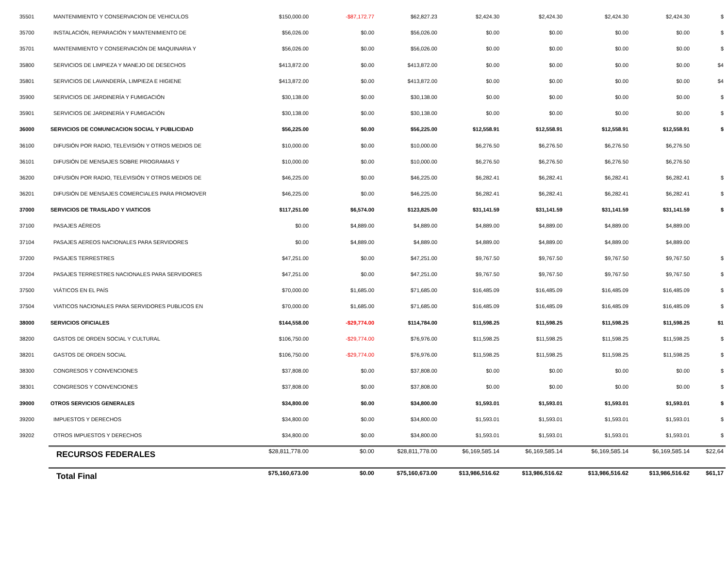| 35501 | MANTENIMIENTO Y CONSERVACION DE VEHICULOS | $150,000.00 | -$87,172.77 | $62,827.23 | $2,424.30 | $2,424.30 | $2,424.30 | $2,424.30 | $ |
| 35700 | INSTALACIÓN, REPARACIÓN Y MANTENIMIENTO DE | $56,026.00 | $0.00 | $56,026.00 | $0.00 | $0.00 | $0.00 | $0.00 | $ |
| 35701 | MANTENIMIENTO Y CONSERVACIÓN DE MAQUINARIA Y | $56,026.00 | $0.00 | $56,026.00 | $0.00 | $0.00 | $0.00 | $0.00 | $ |
| 35800 | SERVICIOS DE LIMPIEZA Y MANEJO DE DESECHOS | $413,872.00 | $0.00 | $413,872.00 | $0.00 | $0.00 | $0.00 | $0.00 | $4 |
| 35801 | SERVICIOS DE LAVANDERÍA, LIMPIEZA E HIGIENE | $413,872.00 | $0.00 | $413,872.00 | $0.00 | $0.00 | $0.00 | $0.00 | $4 |
| 35900 | SERVICIOS DE JARDINERÍA Y FUMIGACIÓN | $30,138.00 | $0.00 | $30,138.00 | $0.00 | $0.00 | $0.00 | $0.00 | $ |
| 35901 | SERVICIOS DE JARDINERÍA Y FUMIGACIÓN | $30,138.00 | $0.00 | $30,138.00 | $0.00 | $0.00 | $0.00 | $0.00 | $ |
| 36000 | SERVICIOS DE COMUNICACION SOCIAL Y PUBLICIDAD | $56,225.00 | $0.00 | $56,225.00 | $12,558.91 | $12,558.91 | $12,558.91 | $12,558.91 | $ |
| 36100 | DIFUSIÓN POR RADIO, TELEVISIÓN Y OTROS MEDIOS DE | $10,000.00 | $0.00 | $10,000.00 | $6,276.50 | $6,276.50 | $6,276.50 | $6,276.50 | |
| 36101 | DIFUSIÓN DE MENSAJES SOBRE PROGRAMAS Y | $10,000.00 | $0.00 | $10,000.00 | $6,276.50 | $6,276.50 | $6,276.50 | $6,276.50 | |
| 36200 | DIFUSIÓN POR RADIO, TELEVISIÓN Y OTROS MEDIOS DE | $46,225.00 | $0.00 | $46,225.00 | $6,282.41 | $6,282.41 | $6,282.41 | $6,282.41 | $ |
| 36201 | DIFUSIÓN DE MENSAJES COMERCIALES PARA PROMOVER | $46,225.00 | $0.00 | $46,225.00 | $6,282.41 | $6,282.41 | $6,282.41 | $6,282.41 | $ |
| 37000 | SERVICIOS DE TRASLADO Y VIATICOS | $117,251.00 | $6,574.00 | $123,825.00 | $31,141.59 | $31,141.59 | $31,141.59 | $31,141.59 | $ |
| 37100 | PASAJES AÉREOS | $0.00 | $4,889.00 | $4,889.00 | $4,889.00 | $4,889.00 | $4,889.00 | $4,889.00 | |
| 37104 | PASAJES AEREOS NACIONALES PARA SERVIDORES | $0.00 | $4,889.00 | $4,889.00 | $4,889.00 | $4,889.00 | $4,889.00 | $4,889.00 | |
| 37200 | PASAJES TERRESTRES | $47,251.00 | $0.00 | $47,251.00 | $9,767.50 | $9,767.50 | $9,767.50 | $9,767.50 | $ |
| 37204 | PASAJES TERRESTRES NACIONALES PARA SERVIDORES | $47,251.00 | $0.00 | $47,251.00 | $9,767.50 | $9,767.50 | $9,767.50 | $9,767.50 | $ |
| 37500 | VIÁTICOS EN EL PAÍS | $70,000.00 | $1,685.00 | $71,685.00 | $16,485.09 | $16,485.09 | $16,485.09 | $16,485.09 | $ |
| 37504 | VIATICOS NACIONALES PARA SERVIDORES PUBLICOS EN | $70,000.00 | $1,685.00 | $71,685.00 | $16,485.09 | $16,485.09 | $16,485.09 | $16,485.09 | $ |
| 38000 | SERVICIOS OFICIALES | $144,558.00 | -$29,774.00 | $114,784.00 | $11,598.25 | $11,598.25 | $11,598.25 | $11,598.25 | $1 |
| 38200 | GASTOS DE ORDEN SOCIAL Y CULTURAL | $106,750.00 | -$29,774.00 | $76,976.00 | $11,598.25 | $11,598.25 | $11,598.25 | $11,598.25 | $ |
| 38201 | GASTOS DE ORDEN SOCIAL | $106,750.00 | -$29,774.00 | $76,976.00 | $11,598.25 | $11,598.25 | $11,598.25 | $11,598.25 | $ |
| 38300 | CONGRESOS Y CONVENCIONES | $37,808.00 | $0.00 | $37,808.00 | $0.00 | $0.00 | $0.00 | $0.00 | $ |
| 38301 | CONGRESOS Y CONVENCIONES | $37,808.00 | $0.00 | $37,808.00 | $0.00 | $0.00 | $0.00 | $0.00 | $ |
| 39000 | OTROS SERVICIOS GENERALES | $34,800.00 | $0.00 | $34,800.00 | $1,593.01 | $1,593.01 | $1,593.01 | $1,593.01 | $ |
| 39200 | IMPUESTOS Y DERECHOS | $34,800.00 | $0.00 | $34,800.00 | $1,593.01 | $1,593.01 | $1,593.01 | $1,593.01 | $ |
| 39202 | OTROS IMPUESTOS Y DERECHOS | $34,800.00 | $0.00 | $34,800.00 | $1,593.01 | $1,593.01 | $1,593.01 | $1,593.01 | $ |
| | RECURSOS FEDERALES | $28,811,778.00 | $0.00 | $28,811,778.00 | $6,169,585.14 | $6,169,585.14 | $6,169,585.14 | $6,169,585.14 | $22,64 |
| | Total Final | $75,160,673.00 | $0.00 | $75,160,673.00 | $13,986,516.62 | $13,986,516.62 | $13,986,516.62 | $13,986,516.62 | $61,17 |